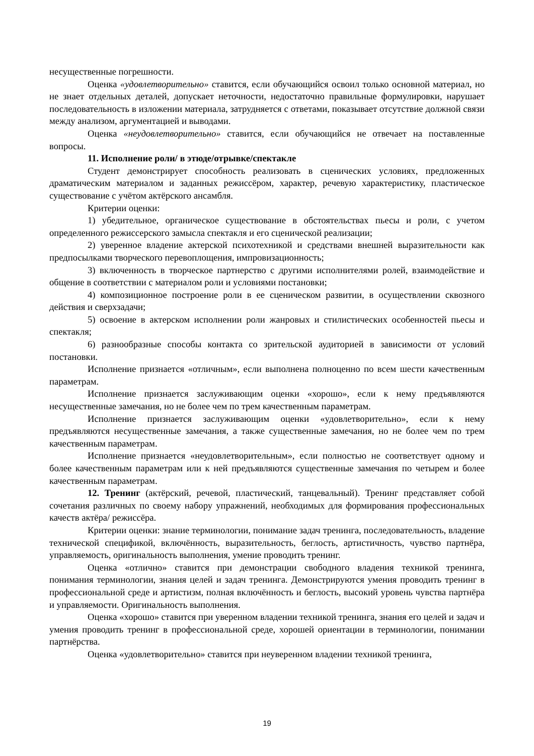несущественные погрешности.
Оценка «удовлетворительно» ставится, если обучающийся освоил только основной материал, но не знает отдельных деталей, допускает неточности, недостаточно правильные формулировки, нарушает последовательность в изложении материала, затрудняется с ответами, показывает отсутствие должной связи между анализом, аргументацией и выводами.
Оценка «неудовлетворительно» ставится, если обучающийся не отвечает на поставленные вопросы.
11. Исполнение роли/ в этюде/отрывке/спектакле
Студент демонстрирует способность реализовать в сценических условиях, предложенных драматическим материалом и заданных режиссёром, характер, речевую характеристику, пластическое существование с учётом актёрского ансамбля.
Критерии оценки:
1) убедительное, органическое существование в обстоятельствах пьесы и роли, с учетом определенного режиссерского замысла спектакля и его сценической реализации;
2) уверенное владение актерской психотехникой и средствами внешней выразительности как предпосылками творческого перевоплощения, импровизационность;
3) включенность в творческое партнерство с другими исполнителями ролей, взаимодействие и общение в соответствии с материалом роли и условиями постановки;
4) композиционное построение роли в ее сценическом развитии, в осуществлении сквозного действия и сверхзадачи;
5) освоение в актерском исполнении роли жанровых и стилистических особенностей пьесы и спектакля;
6) разнообразные способы контакта со зрительской аудиторией в зависимости от условий постановки.
Исполнение признается «отличным», если выполнена полноценно по всем шести качественным параметрам.
Исполнение признается заслуживающим оценки «хорошо», если к нему предъявляются несущественные замечания, но не более чем по трем качественным параметрам.
Исполнение признается заслуживающим оценки «удовлетворительно», если к нему предъявляются несущественные замечания, а также существенные замечания, но не более чем по трем качественным параметрам.
Исполнение признается «неудовлетворительным», если полностью не соответствует одному и более качественным параметрам или к ней предъявляются существенные замечания по четырем и более качественным параметрам.
12. Тренинг (актёрский, речевой, пластический, танцевальный). Тренинг представляет собой сочетания различных по своему набору упражнений, необходимых для формирования профессиональных качеств актёра/ режиссёра.
Критерии оценки: знание терминологии, понимание задач тренинга, последовательность, владение технической спецификой, включённость, выразительность, беглость, артистичность, чувство партнёра, управляемость, оригинальность выполнения, умение проводить тренинг.
Оценка «отлично» ставится при демонстрации свободного владения техникой тренинга, понимания терминологии, знания целей и задач тренинга. Демонстрируются умения проводить тренинг в профессиональной среде и артистизм, полная включённость и беглость, высокий уровень чувства партнёра и управляемости. Оригинальность выполнения.
Оценка «хорошо» ставится при уверенном владении техникой тренинга, знания его целей и задач и умения проводить тренинг в профессиональной среде, хорошей ориентации в терминологии, понимании партнёрства.
Оценка «удовлетворительно» ставится при неуверенном владении техникой тренинга,
19